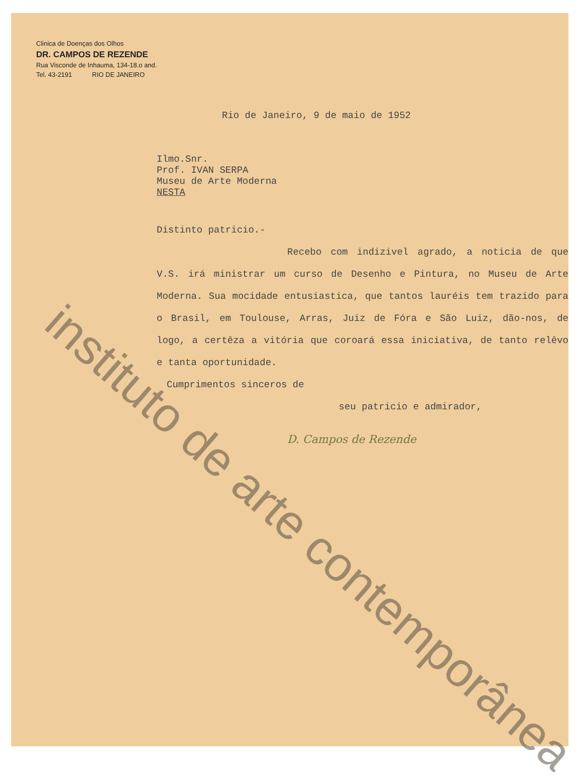Clinica de Doenças dos Olhos
DR. CAMPOS DE REZENDE
Rua Visconde de Inhauma, 134-18.o and.
Tel. 43-2191 RIO DE JANEIRO
Rio de Janeiro, 9 de maio de 1952
Ilmo.Snr.
Prof. IVAN SERPA
Museu de Arte Moderna
NESTA
Distinto patricio.-
Recebo com indizivel agrado, a noticia de que V.S. irá ministrar um curso de Desenho e Pintura, no Museu de Arte Moderna. Sua mocidade entusiastica, que tantos lauréis tem trazido para o Brasil, em Toulouse, Arras, Juiz de Fóra e São Luiz, dão-nos, de logo, a certêza a vitória que coroará essa iniciativa, de tanto relêvo e tanta oportunidade.
Cumprimentos sinceros de
seu patricio e admirador,
D. Campos de Rezende
instituto de arte contemporânea